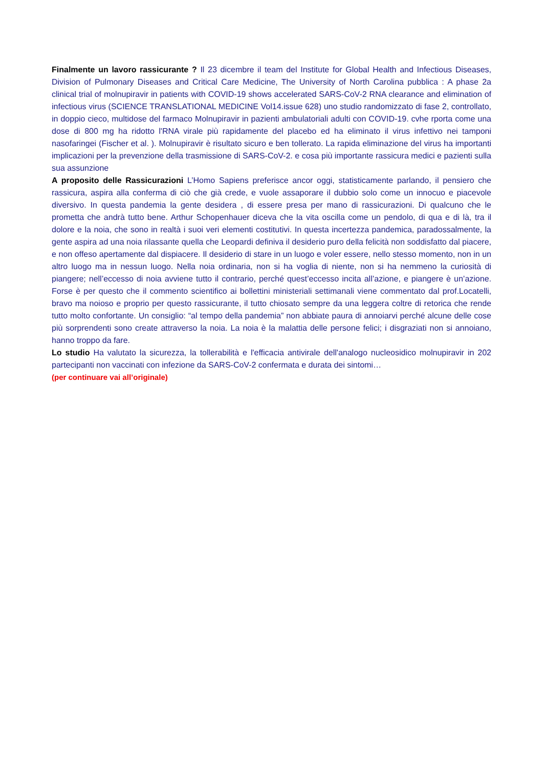Finalmente un lavoro rassicurante ? Il 23 dicembre il team del Institute for Global Health and Infectious Diseases, Division of Pulmonary Diseases and Critical Care Medicine, The University of North Carolina pubblica : A phase 2a clinical trial of molnupiravir in patients with COVID-19 shows accelerated SARS-CoV-2 RNA clearance and elimination of infectious virus (SCIENCE TRANSLATIONAL MEDICINE Vol14.issue 628) uno studio randomizzato di fase 2, controllato, in doppio cieco, multidose del farmaco Molnupiravir in pazienti ambulatoriali adulti con COVID-19. cvhe rporta come una dose di 800 mg ha ridotto l'RNA virale più rapidamente del placebo ed ha eliminato il virus infettivo nei tamponi nasofaringei (Fischer et al. ). Molnupiravir è risultato sicuro e ben tollerato. La rapida eliminazione del virus ha importanti implicazioni per la prevenzione della trasmissione di SARS-CoV-2. e cosa più importante rassicura medici e pazienti sulla sua assunzione
A proposito delle Rassicurazioni L’Homo Sapiens preferisce ancor oggi, statisticamente parlando, il pensiero che rassicura, aspira alla conferma di ciò che già crede, e vuole assaporare il dubbio solo come un innocuo e piacevole diversivo. In questa pandemia la gente desidera , di essere presa per mano di rassicurazioni. Di qualcuno che le prometta che andrà tutto bene. Arthur Schopenhauer diceva che la vita oscilla come un pendolo, di qua e di là, tra il dolore e la noia, che sono in realtà i suoi veri elementi costitutivi. In questa incertezza pandemica, paradossalmente, la gente aspira ad una noia rilassante quella che Leopardi definiva il desiderio puro della felicità non soddisfatto dal piacere, e non offeso apertamente dal dispiacere. Il desiderio di stare in un luogo e voler essere, nello stesso momento, non in un altro luogo ma in nessun luogo. Nella noia ordinaria, non si ha voglia di niente, non si ha nemmeno la curiosità di piangere; nell’eccesso di noia avviene tutto il contrario, perché quest’eccesso incita all’azione, e piangere è un’azione. Forse è per questo che il commento scientifico ai bollettini ministeriali settimanali viene commentato dal prof.Locatelli, bravo ma noioso e proprio per questo rassicurante, il tutto chiosato sempre da una leggera coltre di retorica che rende tutto molto confortante. Un consiglio: “al tempo della pandemia” non abbiate paura di annoiarvi perché alcune delle cose più sorprendenti sono create attraverso la noia. La noia è la malattia delle persone felici; i disgraziati non si annoiano, hanno troppo da fare.
Lo studio Ha valutato la sicurezza, la tollerabilità e l'efficacia antivirale dell'analogo nucleosidico molnupiravir in 202 partecipanti non vaccinati con infezione da SARS-CoV-2 confermata e durata dei sintomi…
(per continuare vai all’originale)